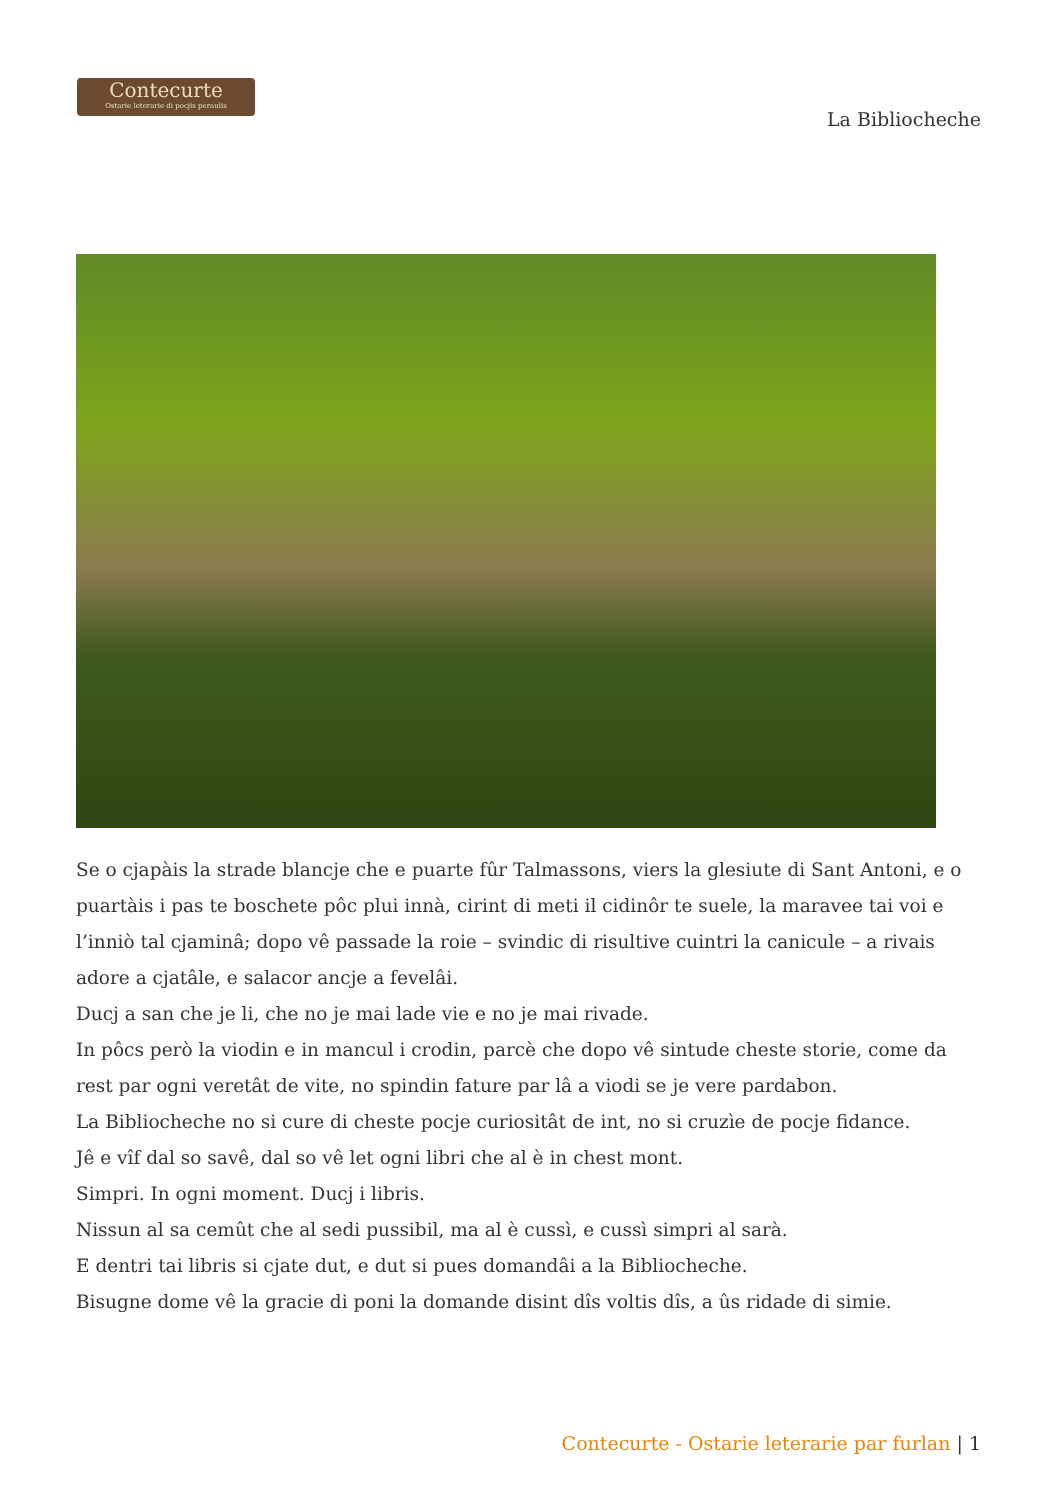Contecurte
Ostarie leterarie di pocjis peraulis
La Bibliocheche
Se o cjapàis la strade blancje che e puarte fûr Talmassons, viers la glesiute di Sant Antoni, e o puartàis i pas te boschete pôc plui innà, cirint di meti il cidinôr te suele, la maravee tai voi e l’inniò tal cjaminâ; dopo vê passade la roie – svindic di risultive cuintri la canicule – a rivais adore a cjatâle, e salacor ancje a fevelâi.
Ducj a san che je li, che no je mai lade vie e no je mai rivade.
In pôcs però la viodin e in mancul i crodin, parcè che dopo vê sintude cheste storie, come da rest par ogni veretât de vite, no spindin fature par lâ a viodi se je vere pardabon.
La Bibliocheche no si cure di cheste pocje curiositât de int, no si cruzìe de pocje fidance.
Jê e vîf dal so savê, dal so vê let ogni libri che al è in chest mont.
Simpri. In ogni moment. Ducj i libris.
Nissun al sa cemût che al sedi pussibil, ma al è cussì, e cussì simpri al sarà.
E dentri tai libris si cjate dut, e dut si pues domandâi a la Bibliocheche.
Bisugne dome vê la gracie di poni la domande disint dîs voltis dîs, a ûs ridade di simie.
Contecurte - Ostarie leterarie par furlan | 1